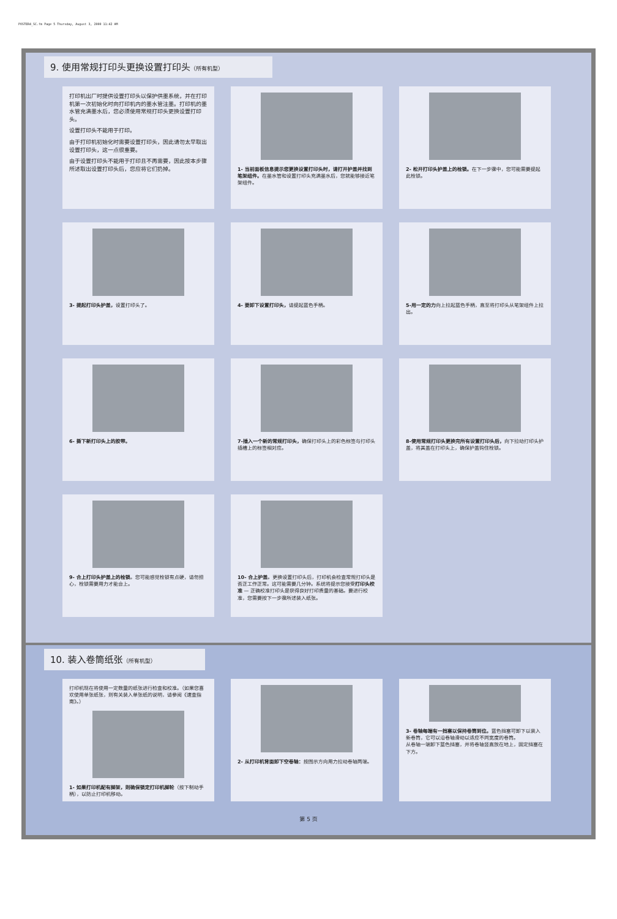POSTER4_SC.fm Page 5 Thursday, August 3, 2000 11:42 AM
9. 使用常规打印头更换设置打印头（所有机型）
打印机出厂时提供设置打印头以保护供墨系统，并在打印机第一次初始化时向打印机内的墨水管注墨。打印机的墨水管充满墨水后，您必须使用常规打印头更换设置打印头。
设置打印头不能用于打印。
由于打印机初始化时需要设置打印头，因此请勿太早取出设置打印头，这一点很重要。
由于设置打印头不能用于打印且不再需要，因此按本步骤所述取出设置打印头后，您应将它们扔掉。
1- 当前面板信息提示您更换设置打印头时，请打开护盖并找到笔架组件。在墨水管和设置打印头充满墨水后，您就能够接近笔架组件。
2- 松开打印头护盖上的栓锁。在下一步骤中，您可能需要提起此栓锁。
3- 提起打印头护盖，设置打印头了。
4- 要卸下设置打印头，请提起蓝色手柄。
5-用一定的力向上拉起蓝色手柄，直至将打印头从笔架组件上拉出。
6- 撕下新打印头上的胶带。
7-插入一个新的常规打印头，确保打印头上的彩色标签与打印头插槽上的标签相对应。
8-使用常规打印头更换完所有设置打印头后，向下拉动打印头护盖，将其盖在打印头上，确保护盖钩住栓锁。
9- 合上打印头护盖上的栓锁。您可能感觉栓锁有点硬，请勿担心，栓锁需要用力才能合上。
10- 合上护盖。更换设置打印头后，打印机会检查常规打印头是否正工作正常。这可能需要几分钟。系统将提示您接受打印头校准 — 正确校准打印头是获得良好打印质量的基础。要进行校准，您需要按下一步骤所述装入纸张。
10. 装入卷筒纸张（所有机型）
打印机现在将使用一定数量的纸张进行检查和校准。（如果您喜欢使用单张纸张，则有关装入单张纸的说明，请参阅《速查指南》。）
1- 如果打印机配有脚架，则确保锁定打印机脚轮（按下制动手柄），以防止打印机移动。
2- 从打印机背面卸下空卷轴：按图示方向用力拉动卷轴两端。
3- 卷轴每端有一挡塞以保持卷筒到位。蓝色挡塞可卸下以装入新卷筒，它可以沿卷轴滑动以适应不同宽度的卷筒。
从卷轴一端卸下蓝色挡塞，并将卷轴竖直放在地上，固定挡塞在下方。
第 5 页